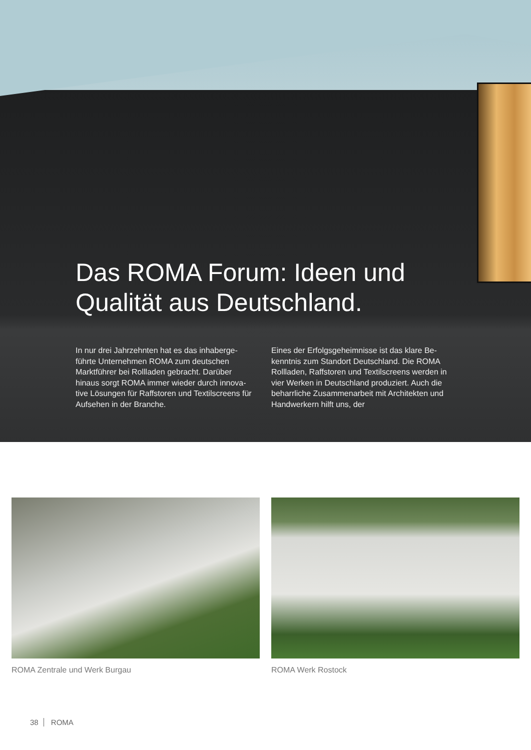Das ROMA Forum: Ideen und Qualität aus Deutschland.
In nur drei Jahrzehnten hat es das inhaberge-führte Unternehmen ROMA zum deutschen Marktführer bei Rollladen gebracht. Darüber hinaus sorgt ROMA immer wieder durch innova-tive Lösungen für Raffstoren und Textilscreens für Aufsehen in der Branche.
Eines der Erfolgsgeheimnisse ist das klare Be-kenntnis zum Standort Deutschland. Die ROMA Rollladen, Raffstoren und Textilscreens werden in vier Werken in Deutschland produziert. Auch die beharrliche Zusammenarbeit mit Architekten und Handwerkern hilft uns, der
ROMA Zentrale und Werk Burgau ROMA Werk Rostock
38 ROMA